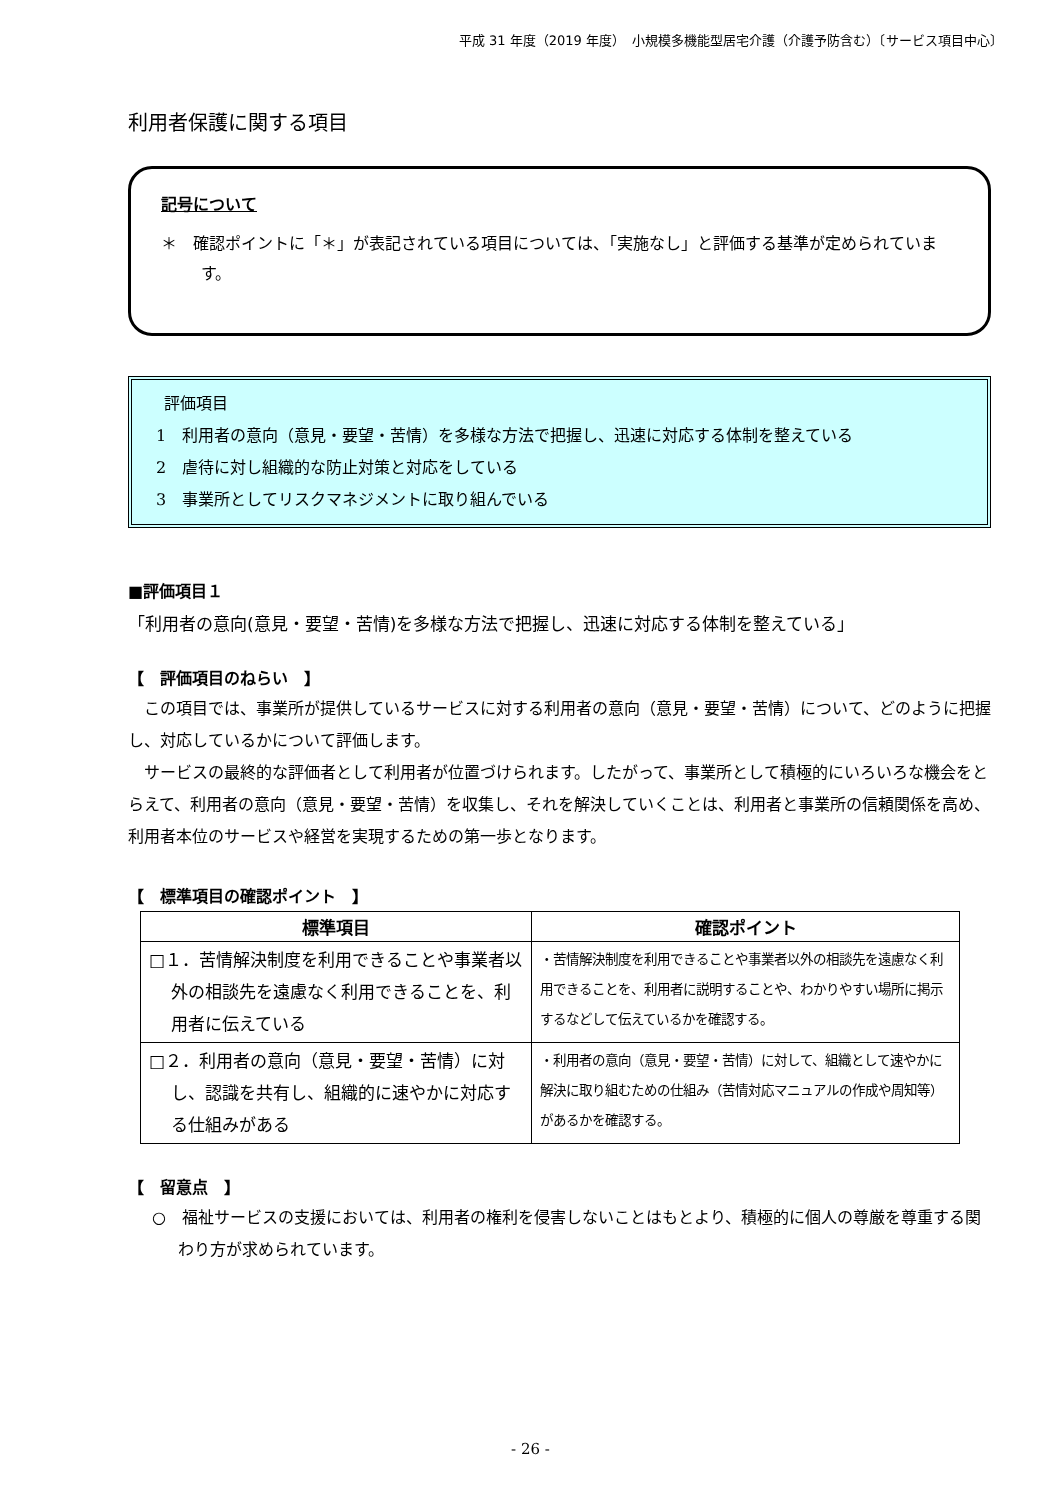平成 31 年度（2019 年度）　小規模多機能型居宅介護（介護予防含む）〔サービス項目中心〕
利用者保護に関する項目
記号について
＊　確認ポイントに「＊」が表記されている項目については、「実施なし」と評価する基準が定められています。
評価項目
1　利用者の意向（意見・要望・苦情）を多様な方法で把握し、迅速に対応する体制を整えている
2　虐待に対し組織的な防止対策と対応をしている
3　事業所としてリスクマネジメントに取り組んでいる
■評価項目１
「利用者の意向(意見・要望・苦情)を多様な方法で把握し、迅速に対応する体制を整えている」
【　評価項目のねらい　】
　この項目では、事業所が提供しているサービスに対する利用者の意向（意見・要望・苦情）について、どのように把握し、対応しているかについて評価します。
　サービスの最終的な評価者として利用者が位置づけられます。したがって、事業所として積極的にいろいろな機会をとらえて、利用者の意向（意見・要望・苦情）を収集し、それを解決していくことは、利用者と事業所の信頼関係を高め、利用者本位のサービスや経営を実現するための第一歩となります。
【　標準項目の確認ポイント　】
| 標準項目 | 確認ポイント |
| --- | --- |
| □１．苦情解決制度を利用できることや事業者以外の相談先を遠慮なく利用できることを、利用者に伝えている | ・苦情解決制度を利用できることや事業者以外の相談先を遠慮なく利用できることを、利用者に説明することや、わかりやすい場所に掲示するなどして伝えているかを確認する。 |
| □２．利用者の意向（意見・要望・苦情）に対し、認識を共有し、組織的に速やかに対応する仕組みがある | ・利用者の意向（意見・要望・苦情）に対して、組織として速やかに解決に取り組むための仕組み（苦情対応マニュアルの作成や周知等）があるかを確認する。 |
【　留意点　】
○　福祉サービスの支援においては、利用者の権利を侵害しないことはもとより、積極的に個人の尊厳を尊重する関わり方が求められています。
- 26 -